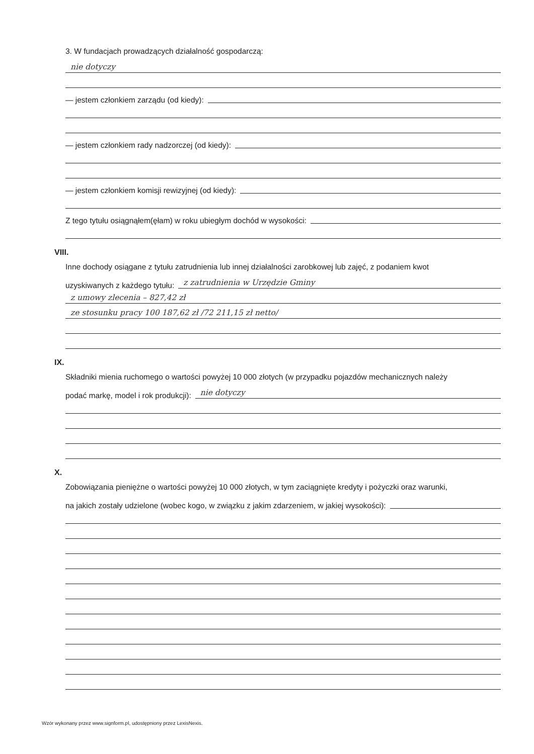3. W fundacjach prowadzących działalność gospodarczą:
nie dotyczy
— jestem członkiem zarządu (od kiedy):
— jestem członkiem rady nadzorczej (od kiedy):
— jestem członkiem komisji rewizyjnej (od kiedy):
Z tego tytułu osiągnąłem(ęłam) w roku ubiegłym dochód w wysokości:
VIII.
Inne dochody osiągane z tytułu zatrudnienia lub innej działalności zarobkowej lub zajęć, z podaniem kwot
uzyskiwanych z każdego tytułu: z zatrudnienia w Urzędzie Gminy
z umowy zlecenia – 827,42 zł
ze stosunku pracy 100 187,62 zł /72 211,15 zł netto/
IX.
Składniki mienia ruchomego o wartości powyżej 10 000 złotych (w przypadku pojazdów mechanicznych należy
podać markę, model i rok produkcji): nie dotyczy
X.
Zobowiązania pieniężne o wartości powyżej 10 000 złotych, w tym zaciągnięte kredyty i pożyczki oraz warunki,
na jakich zostały udzielone (wobec kogo, w związku z jakim zdarzeniem, w jakiej wysokości):
Wzór wykonany przez www.signform.pl, udostępniony przez LexisNexis.